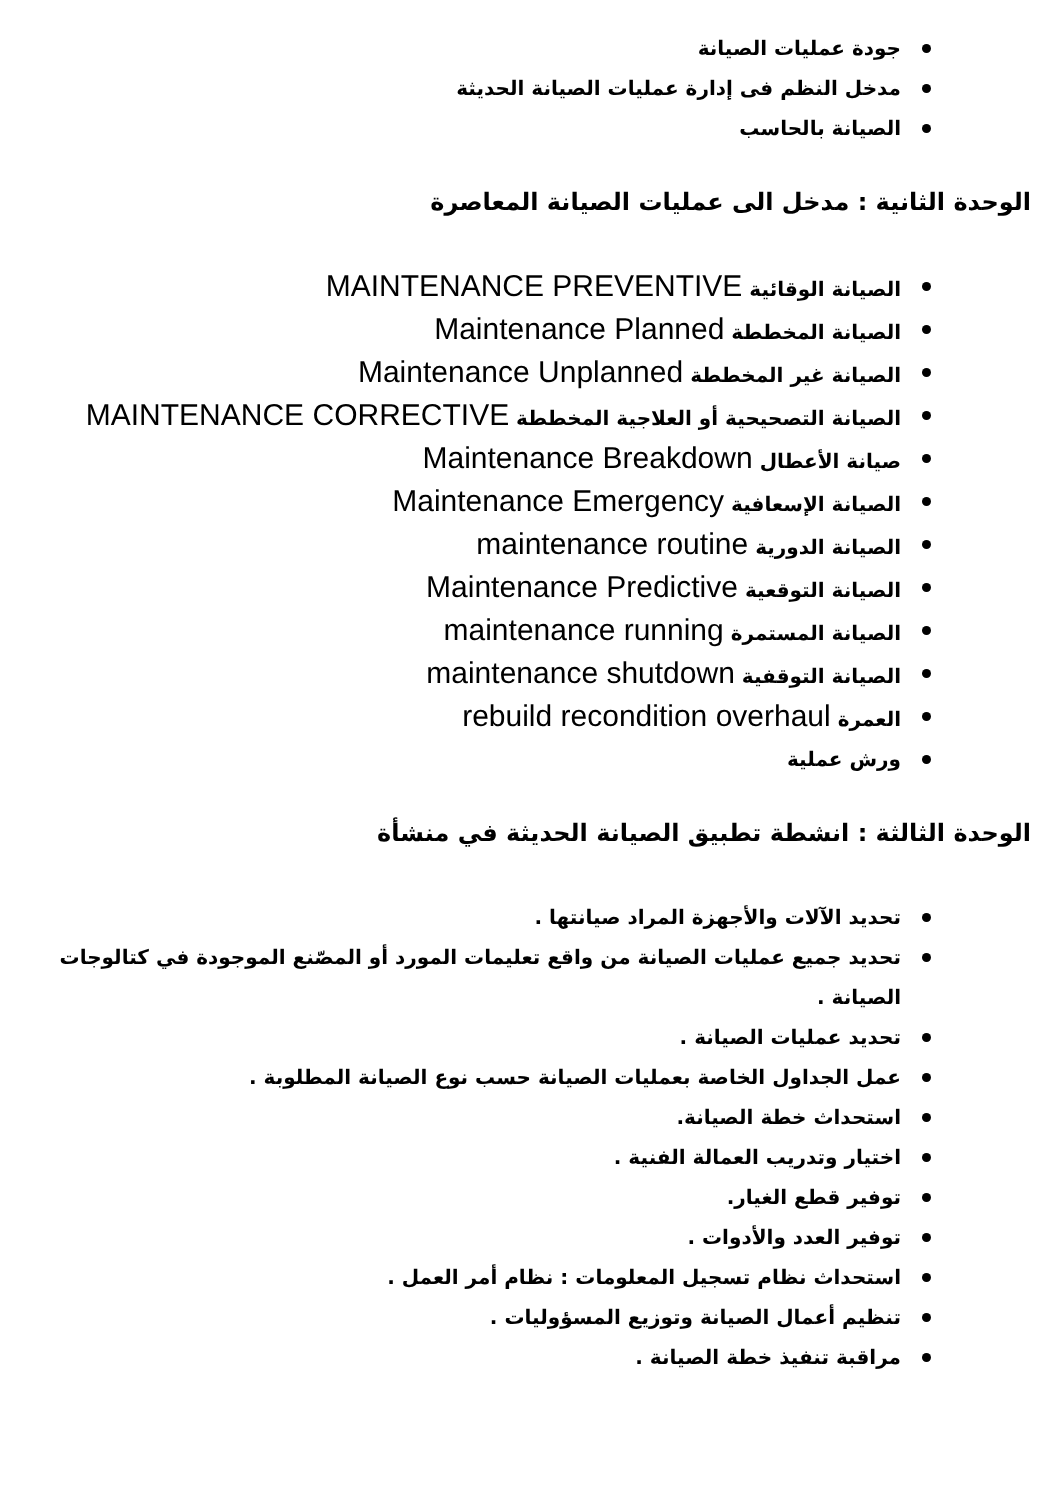جودة عمليات الصيانة
مدخل النظم فى إدارة عمليات الصيانة الحديثة
الصيانة بالحاسب
الوحدة الثانية : مدخل الى عمليات الصيانة المعاصرة
الصيانة الوقائية MAINTENANCE PREVENTIVE
الصيانة المخططة Maintenance Planned
الصيانة غير المخططة Maintenance Unplanned
الصيانة التصحيحية أو العلاجية المخططة MAINTENANCE CORRECTIVE
صيانة الأعطال Maintenance Breakdown
الصيانة الإسعافية Maintenance Emergency
الصيانة الدورية maintenance routine
الصيانة التوقعية Maintenance Predictive
الصيانة المستمرة maintenance running
الصيانة التوقفية maintenance shutdown
العمرة rebuild recondition overhaul
ورش عملية
الوحدة الثالثة : انشطة تطبيق الصيانة الحديثة في منشأة
تحديد الآلات والأجهزة المراد صيانتها .
تحديد جميع عمليات الصيانة من واقع تعليمات المورد أو المصّنع الموجودة في كتالوجات الصيانة .
تحديد عمليات الصيانة .
عمل الجداول الخاصة بعمليات الصيانة حسب نوع الصيانة المطلوبة .
استحداث خطة الصيانة.
اختيار وتدريب العمالة الفنية .
توفير قطع الغيار.
توفير العدد والأدوات .
استحداث نظام تسجيل المعلومات : نظام أمر العمل .
تنظيم أعمال الصيانة وتوزيع المسؤوليات .
مراقبة تنفيذ خطة الصيانة .